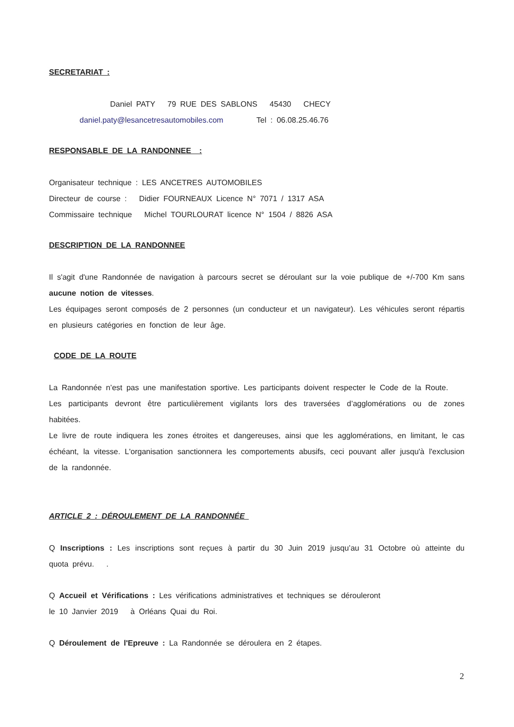SECRETARIAT :
Daniel PATY 79 RUE DES SABLONS 45430 CHECY
daniel.paty@lesancetresautomobiles.com Tel : 06.08.25.46.76
RESPONSABLE DE LA RANDONNEE :
Organisateur technique : LES ANCETRES AUTOMOBILES
Directeur de course : Didier FOURNEAUX Licence N° 7071 / 1317 ASA
Commissaire technique Michel TOURLOURAT licence N° 1504 / 8826 ASA
DESCRIPTION DE LA RANDONNEE
Il s'agit d'une Randonnée de navigation à parcours secret se déroulant sur la voie publique de +/-700 Km sans aucune notion de vitesses.
Les équipages seront composés de 2 personnes (un conducteur et un navigateur). Les véhicules seront répartis en plusieurs catégories en fonction de leur âge.
CODE DE LA ROUTE
La Randonnée n’est pas une manifestation sportive. Les participants doivent respecter le Code de la Route.
Les participants devront être particulièrement vigilants lors des traversées d’agglomérations ou de zones habitées.
Le livre de route indiquera les zones étroites et dangereuses, ainsi que les agglomérations, en limitant, le cas échéant, la vitesse. L'organisation sanctionnera les comportements abusifs, ceci pouvant aller jusqu'à l'exclusion de la randonnée.
ARTICLE 2 : DÉROULEMENT DE LA RANDONNÉE
Q Inscriptions : Les inscriptions sont reçues à partir du 30 Juin 2019 jusqu’au 31 Octobre où atteinte du quota prévu. .
Q Accueil et Vérifications : Les vérifications administratives et techniques se dérouleront
le 10 Janvier 2019 à Orléans Quai du Roi.
Q Déroulement de l'Epreuve : La Randonnée se déroulera en 2 étapes.
2